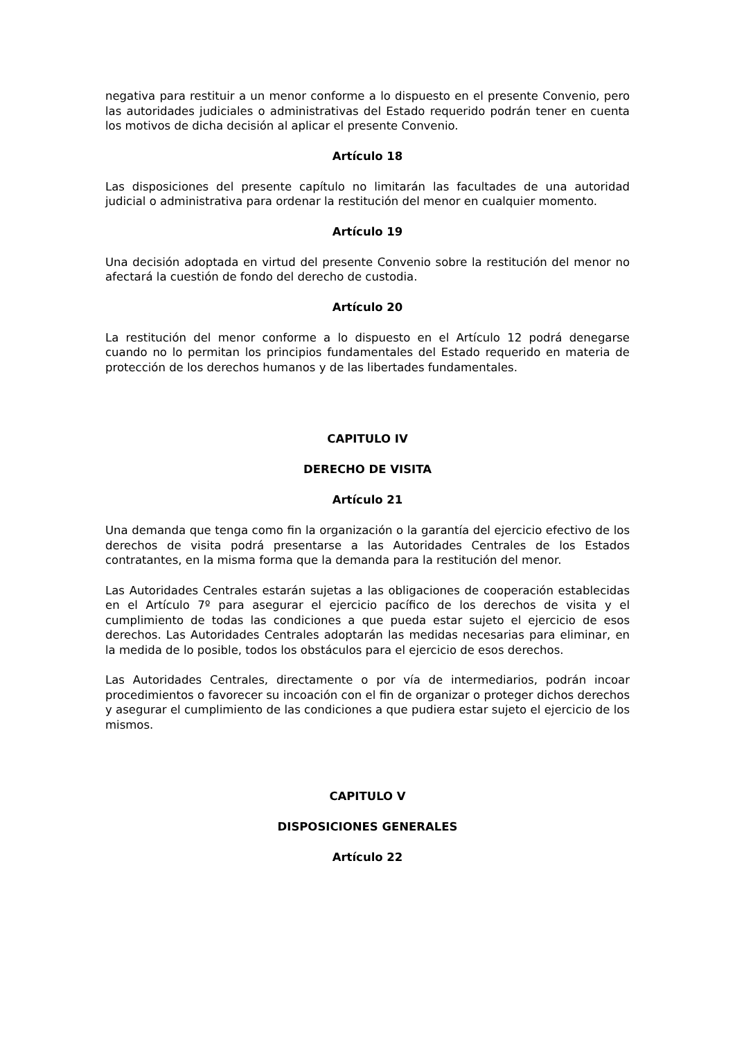negativa para restituir a un menor conforme a lo dispuesto en el presente Convenio, pero las autoridades judiciales o administrativas del Estado requerido podrán tener en cuenta los motivos de dicha decisión al aplicar el presente Convenio.
Artículo 18
Las disposiciones del presente capítulo no limitarán las facultades de una autoridad judicial o administrativa para ordenar la restitución del menor en cualquier momento.
Artículo 19
Una decisión adoptada en virtud del presente Convenio sobre la restitución del menor no afectará la cuestión de fondo del derecho de custodia.
Artículo 20
La restitución del menor conforme a lo dispuesto en el Artículo 12 podrá denegarse cuando no lo permitan los principios fundamentales del Estado requerido en materia de protección de los derechos humanos y de las libertades fundamentales.
CAPITULO IV
DERECHO DE VISITA
Artículo 21
Una demanda que tenga como fin la organización o la garantía del ejercicio efectivo de los derechos de visita podrá presentarse a las Autoridades Centrales de los Estados contratantes, en la misma forma que la demanda para la restitución del menor.
Las Autoridades Centrales estarán sujetas a las obligaciones de cooperación establecidas en el Artículo 7º para asegurar el ejercicio pacífico de los derechos de visita y el cumplimiento de todas las condiciones a que pueda estar sujeto el ejercicio de esos derechos. Las Autoridades Centrales adoptarán las medidas necesarias para eliminar, en la medida de lo posible, todos los obstáculos para el ejercicio de esos derechos.
Las Autoridades Centrales, directamente o por vía de intermediarios, podrán incoar procedimientos o favorecer su incoación con el fin de organizar o proteger dichos derechos y asegurar el cumplimiento de las condiciones a que pudiera estar sujeto el ejercicio de los mismos.
CAPITULO V
DISPOSICIONES GENERALES
Artículo 22